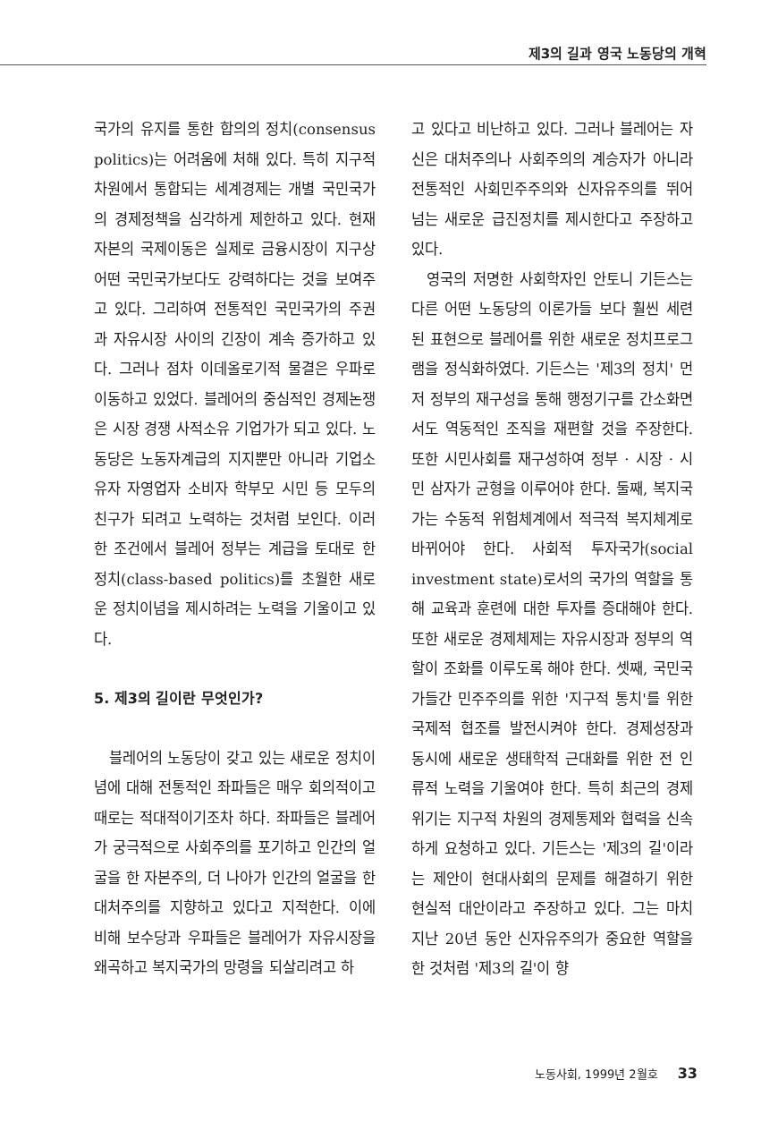제3의 길과 영국 노동당의 개혁
국가의 유지를 통한 합의의 정치(consensus politics)는 어려움에 처해 있다. 특히 지구적 차원에서 통합되는 세계경제는 개별 국민국가의 경제정책을 심각하게 제한하고 있다. 현재 자본의 국제이동은 실제로 금융시장이 지구상 어떤 국민국가보다도 강력하다는 것을 보여주고 있다. 그리하여 전통적인 국민국가의 주권과 자유시장 사이의 긴장이 계속 증가하고 있다. 그러나 점차 이데올로기적 물결은 우파로 이동하고 있었다. 블레어의 중심적인 경제논쟁은 시장 경쟁 사적소유 기업가가 되고 있다. 노동당은 노동자계급의 지지뿐만 아니라 기업소유자 자영업자 소비자 학부모 시민 등 모두의 친구가 되려고 노력하는 것처럼 보인다. 이러한 조건에서 블레어 정부는 계급을 토대로 한 정치(class-based politics)를 초월한 새로운 정치이념을 제시하려는 노력을 기울이고 있다.
5. 제3의 길이란 무엇인가?
블레어의 노동당이 갖고 있는 새로운 정치이념에 대해 전통적인 좌파들은 매우 회의적이고 때로는 적대적이기조차 하다. 좌파들은 블레어가 궁극적으로 사회주의를 포기하고 인간의 얼굴을 한 자본주의, 더 나아가 인간의 얼굴을 한 대처주의를 지향하고 있다고 지적한다. 이에 비해 보수당과 우파들은 블레어가 자유시장을 왜곡하고 복지국가의 망령을 되살리려고 하
고 있다고 비난하고 있다. 그러나 블레어는 자신은 대처주의나 사회주의의 계승자가 아니라 전통적인 사회민주주의와 신자유주의를 뛰어넘는 새로운 급진정치를 제시한다고 주장하고 있다.
영국의 저명한 사회학자인 안토니 기든스는 다른 어떤 노동당의 이론가들 보다 훨씬 세련된 표현으로 블레어를 위한 새로운 정치프로그램을 정식화하였다. 기든스는 '제3의 정치' 먼저 정부의 재구성을 통해 행정기구를 간소화면서도 역동적인 조직을 재편할 것을 주장한다. 또한 시민사회를 재구성하여 정부 · 시장 · 시민 삼자가 균형을 이루어야 한다. 둘째, 복지국가는 수동적 위험체계에서 적극적 복지체계로 바뀌어야 한다. 사회적 투자국가(social investment state)로서의 국가의 역할을 통해 교육과 훈련에 대한 투자를 증대해야 한다. 또한 새로운 경제체제는 자유시장과 정부의 역할이 조화를 이루도록 해야 한다. 셋째, 국민국가들간 민주주의를 위한 '지구적 통치'를 위한 국제적 협조를 발전시켜야 한다. 경제성장과 동시에 새로운 생태학적 근대화를 위한 전 인류적 노력을 기울여야 한다. 특히 최근의 경제위기는 지구적 차원의 경제통제와 협력을 신속하게 요청하고 있다. 기든스는 '제3의 길'이라는 제안이 현대사회의 문제를 해결하기 위한 현실적 대안이라고 주장하고 있다. 그는 마치 지난 20년 동안 신자유주의가 중요한 역할을 한 것처럼 '제3의 길'이 향
노동사회, 1999년 2월호 33